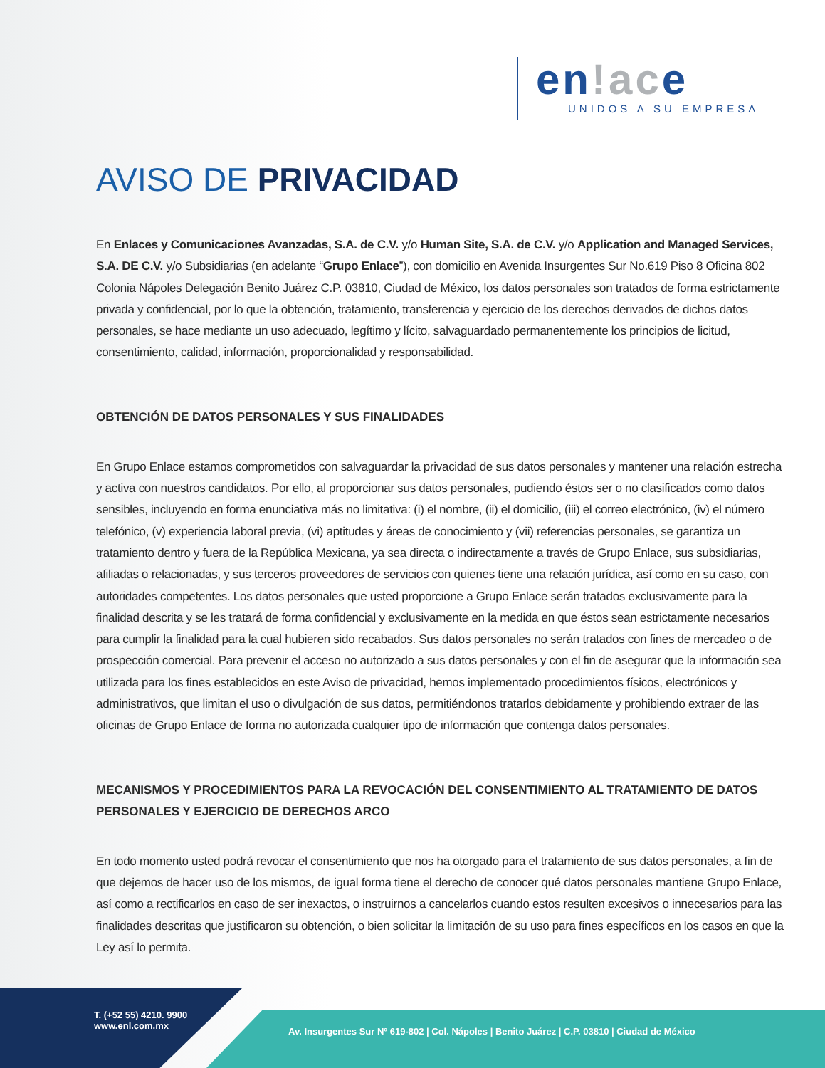en!ace
UNIDOS A SU EMPRESA
AVISO DE PRIVACIDAD
En Enlaces y Comunicaciones Avanzadas, S.A. de C.V. y/o Human Site, S.A. de C.V. y/o Application and Managed Services, S.A. DE C.V. y/o Subsidiarias (en adelante “Grupo Enlace”), con domicilio en Avenida Insurgentes Sur No.619 Piso 8 Oficina 802 Colonia Nápoles Delegación Benito Juárez C.P. 03810, Ciudad de México, los datos personales son tratados de forma estrictamente privada y confidencial, por lo que la obtención, tratamiento, transferencia y ejercicio de los derechos derivados de dichos datos personales, se hace mediante un uso adecuado, legítimo y lícito, salvaguardado permanentemente los principios de licitud, consentimiento, calidad, información, proporcionalidad y responsabilidad.
OBTENCIÓN DE DATOS PERSONALES Y SUS FINALIDADES
En Grupo Enlace estamos comprometidos con salvaguardar la privacidad de sus datos personales y mantener una relación estrecha y activa con nuestros candidatos. Por ello, al proporcionar sus datos personales, pudiendo éstos ser o no clasificados como datos sensibles, incluyendo en forma enunciativa más no limitativa: (i) el nombre, (ii) el domicilio, (iii) el correo electrónico, (iv) el número telefónico, (v) experiencia laboral previa, (vi) aptitudes y áreas de conocimiento y (vii) referencias personales, se garantiza un tratamiento dentro y fuera de la República Mexicana, ya sea directa o indirectamente a través de Grupo Enlace, sus subsidiarias, afiliadas o relacionadas, y sus terceros proveedores de servicios con quienes tiene una relación jurídica, así como en su caso, con autoridades competentes. Los datos personales que usted proporcione a Grupo Enlace serán tratados exclusivamente para la finalidad descrita y se les tratará de forma confidencial y exclusivamente en la medida en que éstos sean estrictamente necesarios para cumplir la finalidad para la cual hubieren sido recabados. Sus datos personales no serán tratados con fines de mercadeo o de prospección comercial. Para prevenir el acceso no autorizado a sus datos personales y con el fin de asegurar que la información sea utilizada para los fines establecidos en este Aviso de privacidad, hemos implementado procedimientos físicos, electrónicos y administrativos, que limitan el uso o divulgación de sus datos, permitiéndonos tratarlos debidamente y prohibiendo extraer de las oficinas de Grupo Enlace de forma no autorizada cualquier tipo de información que contenga datos personales.
MECANISMOS Y PROCEDIMIENTOS PARA LA REVOCACIÓN DEL CONSENTIMIENTO AL TRATAMIENTO DE DATOS PERSONALES Y EJERCICIO DE DERECHOS ARCO
En todo momento usted podrá revocar el consentimiento que nos ha otorgado para el tratamiento de sus datos personales, a fin de que dejemos de hacer uso de los mismos, de igual forma tiene el derecho de conocer qué datos personales mantiene Grupo Enlace, así como a rectificarlos en caso de ser inexactos, o instruirnos a cancelarlos cuando estos resulten excesivos o innecesarios para las finalidades descritas que justificaron su obtención, o bien solicitar la limitación de su uso para fines específicos en los casos en que la Ley así lo permita.
T. (+52 55) 4210. 9900
www.enl.com.mx
Av. Insurgentes Sur Nº 619-802 | Col. Nápoles | Benito Juárez | C.P. 03810 | Ciudad de México